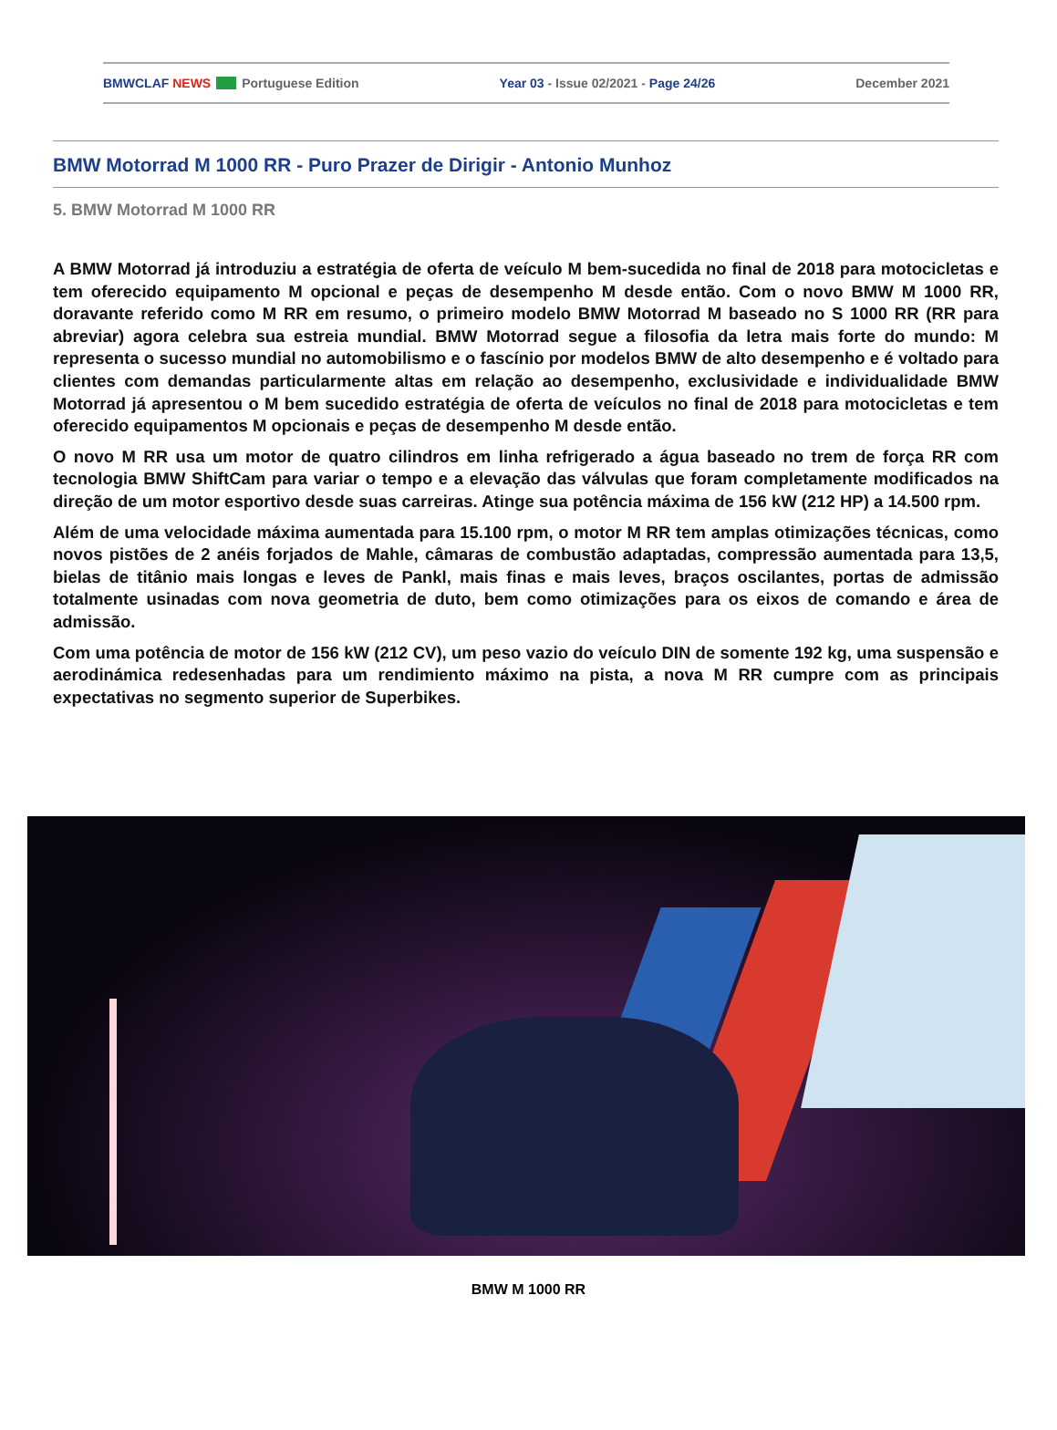BMWCLAF NEWS Portuguese Edition Year 03 - Issue 02/2021 - Page 24/26 December 2021
BMW Motorrad M 1000 RR - Puro Prazer de Dirigir - Antonio Munhoz
5. BMW Motorrad M 1000 RR
A BMW Motorrad já introduziu a estratégia de oferta de veículo M bem-sucedida no final de 2018 para motocicletas e tem oferecido equipamento M opcional e peças de desempenho M desde então. Com o novo BMW M 1000 RR, doravante referido como M RR em resumo, o primeiro modelo BMW Motorrad M baseado no S 1000 RR (RR para abreviar) agora celebra sua estreia mundial. BMW Motorrad segue a filosofia da letra mais forte do mundo: M representa o sucesso mundial no automobilismo e o fascínio por modelos BMW de alto desempenho e é voltado para clientes com demandas particularmente altas em relação ao desempenho, exclusividade e individualidade BMW Motorrad já apresentou o M bem sucedido estratégia de oferta de veículos no final de 2018 para motocicletas e tem oferecido equipamentos M opcionais e peças de desempenho M desde então.
O novo M RR usa um motor de quatro cilindros em linha refrigerado a água baseado no trem de força RR com tecnologia BMW ShiftCam para variar o tempo e a elevação das válvulas que foram completamente modificados na direção de um motor esportivo desde suas carreiras. Atinge sua potência máxima de 156 kW (212 HP) a 14.500 rpm.
Além de uma velocidade máxima aumentada para 15.100 rpm, o motor M RR tem amplas otimizações técnicas, como novos pistões de 2 anéis forjados de Mahle, câmaras de combustão adaptadas, compressão aumentada para 13,5, bielas de titânio mais longas e leves de Pankl, mais finas e mais leves, braços oscilantes, portas de admissão totalmente usinadas com nova geometria de duto, bem como otimizações para os eixos de comando e área de admissão.
Com uma potência de motor de 156 kW (212 CV), um peso vazio do veículo DIN de somente 192 kg, uma suspensão e aerodinámica redesenhadas para um rendimiento máximo na pista, a nova M RR cumpre com as principais expectativas no segmento superior de Superbikes.
BMW M 1000 RR